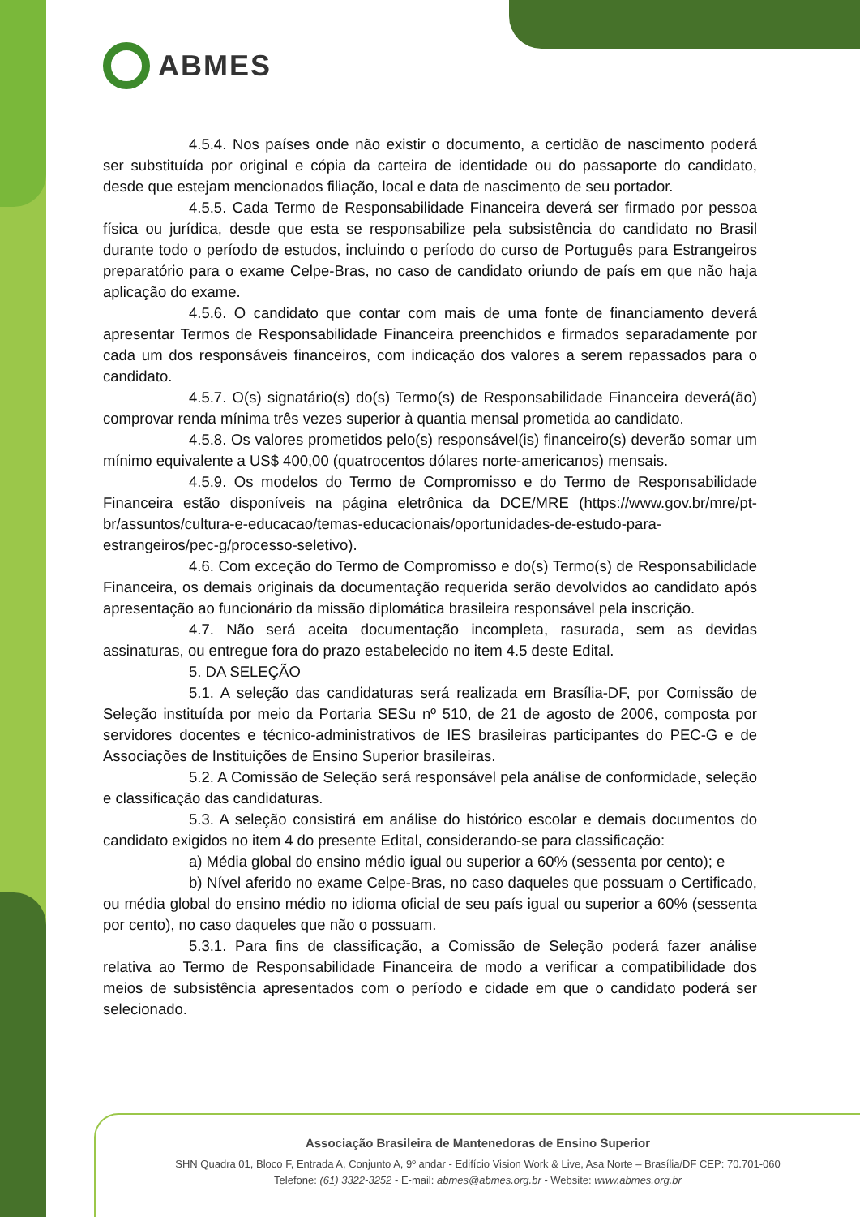ABMES
4.5.4. Nos países onde não existir o documento, a certidão de nascimento poderá ser substituída por original e cópia da carteira de identidade ou do passaporte do candidato, desde que estejam mencionados filiação, local e data de nascimento de seu portador.
4.5.5. Cada Termo de Responsabilidade Financeira deverá ser firmado por pessoa física ou jurídica, desde que esta se responsabilize pela subsistência do candidato no Brasil durante todo o período de estudos, incluindo o período do curso de Português para Estrangeiros preparatório para o exame Celpe-Bras, no caso de candidato oriundo de país em que não haja aplicação do exame.
4.5.6. O candidato que contar com mais de uma fonte de financiamento deverá apresentar Termos de Responsabilidade Financeira preenchidos e firmados separadamente por cada um dos responsáveis financeiros, com indicação dos valores a serem repassados para o candidato.
4.5.7. O(s) signatário(s) do(s) Termo(s) de Responsabilidade Financeira deverá(ão) comprovar renda mínima três vezes superior à quantia mensal prometida ao candidato.
4.5.8. Os valores prometidos pelo(s) responsável(is) financeiro(s) deverão somar um mínimo equivalente a US$ 400,00 (quatrocentos dólares norte-americanos) mensais.
4.5.9. Os modelos do Termo de Compromisso e do Termo de Responsabilidade Financeira estão disponíveis na página eletrônica da DCE/MRE (https://www.gov.br/mre/pt-br/assuntos/cultura-e-educacao/temas-educacionais/oportunidades-de-estudo-para-estrangeiros/pec-g/processo-seletivo).
4.6. Com exceção do Termo de Compromisso e do(s) Termo(s) de Responsabilidade Financeira, os demais originais da documentação requerida serão devolvidos ao candidato após apresentação ao funcionário da missão diplomática brasileira responsável pela inscrição.
4.7. Não será aceita documentação incompleta, rasurada, sem as devidas assinaturas, ou entregue fora do prazo estabelecido no item 4.5 deste Edital.
5. DA SELEÇÃO
5.1. A seleção das candidaturas será realizada em Brasília-DF, por Comissão de Seleção instituída por meio da Portaria SESu nº 510, de 21 de agosto de 2006, composta por servidores docentes e técnico-administrativos de IES brasileiras participantes do PEC-G e de Associações de Instituições de Ensino Superior brasileiras.
5.2. A Comissão de Seleção será responsável pela análise de conformidade, seleção e classificação das candidaturas.
5.3. A seleção consistirá em análise do histórico escolar e demais documentos do candidato exigidos no item 4 do presente Edital, considerando-se para classificação:
a) Média global do ensino médio igual ou superior a 60% (sessenta por cento); e
b) Nível aferido no exame Celpe-Bras, no caso daqueles que possuam o Certificado, ou média global do ensino médio no idioma oficial de seu país igual ou superior a 60% (sessenta por cento), no caso daqueles que não o possuam.
5.3.1. Para fins de classificação, a Comissão de Seleção poderá fazer análise relativa ao Termo de Responsabilidade Financeira de modo a verificar a compatibilidade dos meios de subsistência apresentados com o período e cidade em que o candidato poderá ser selecionado.
Associação Brasileira de Mantenedoras de Ensino Superior
SHN Quadra 01, Bloco F, Entrada A, Conjunto A, 9º andar - Edifício Vision Work & Live, Asa Norte – Brasília/DF CEP: 70.701-060
Telefone: (61) 3322-3252 - E-mail: abmes@abmes.org.br - Website: www.abmes.org.br